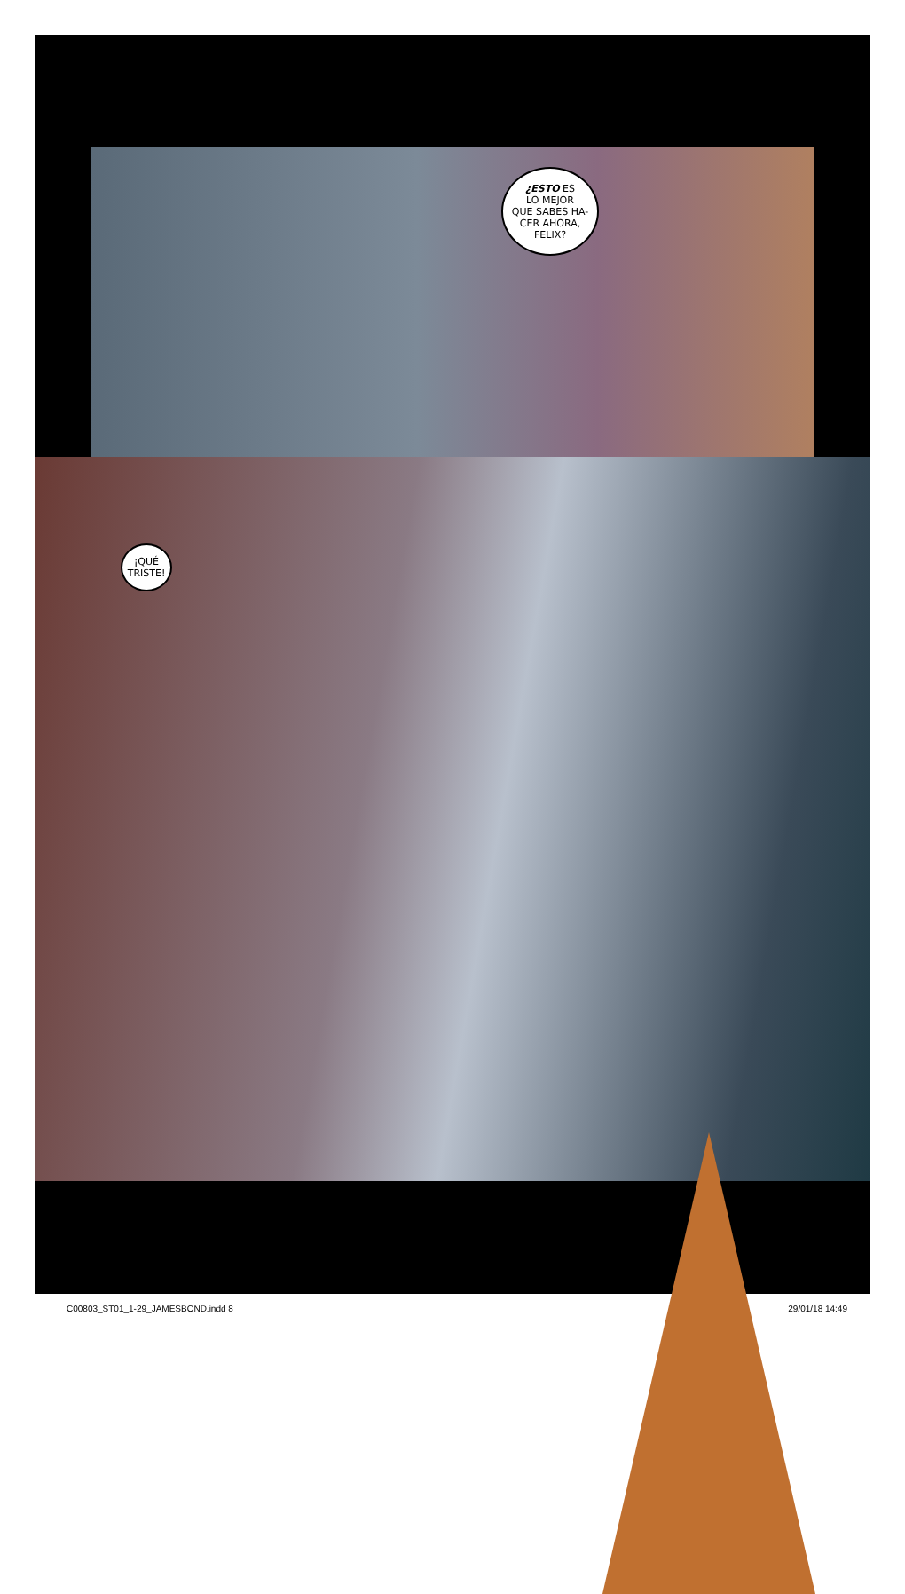¿ESTO ES
LO MEJOR
QUE SABES HA-
CER AHORA,
FELIX?
¡QUÉ
TRISTE!
C00803_ST01_1-29_JAMESBOND.indd 8 29/01/18 14:49